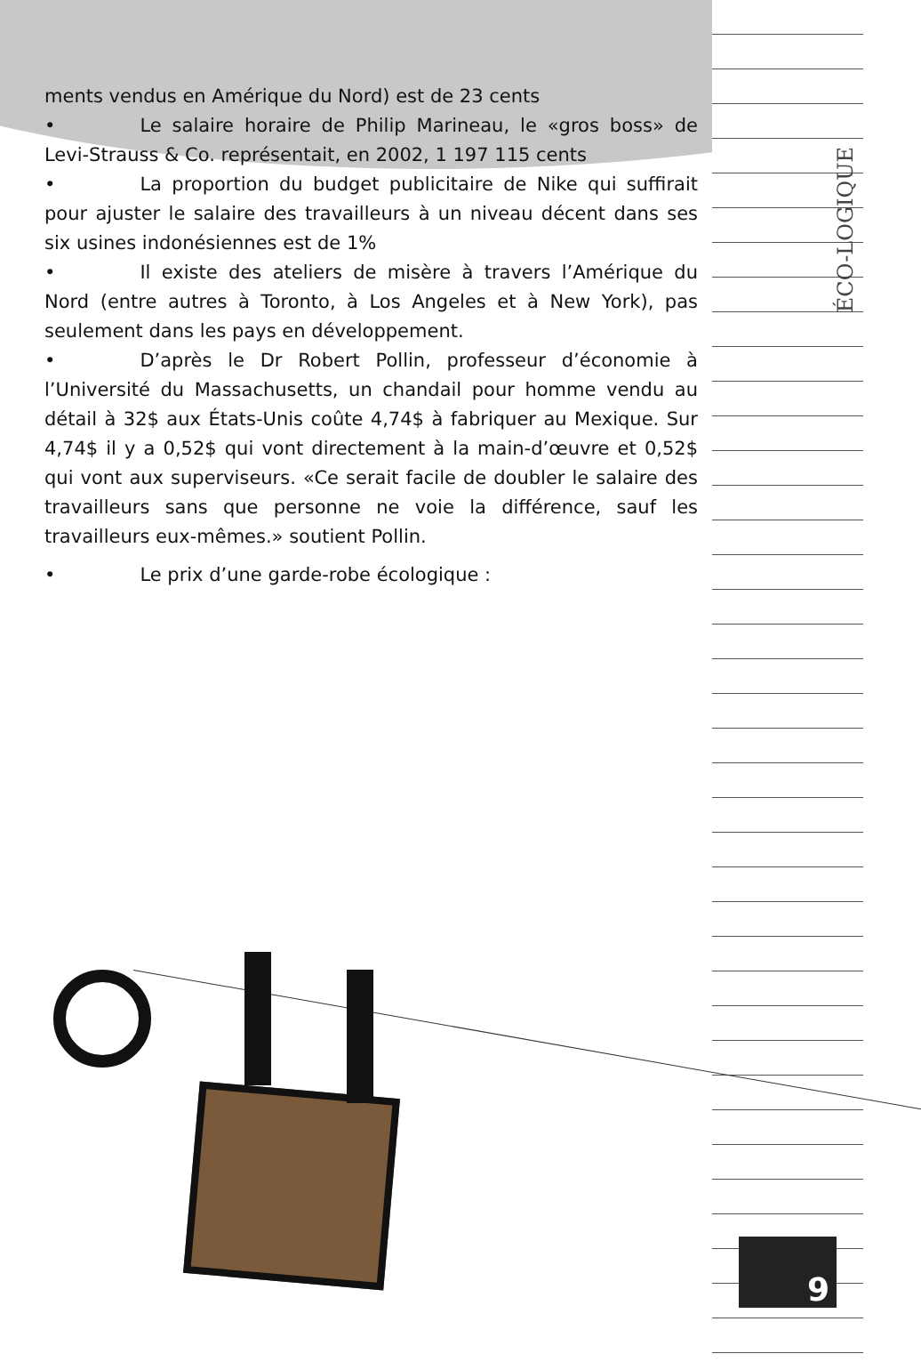ÉCO-LOGIQUE
ments vendus en Amérique du Nord) est de 23 cents
• Le salaire horaire de Philip Marineau, le «gros boss» de Levi-Strauss & Co. représentait, en 2002, 1 197 115 cents
• La proportion du budget publicitaire de Nike qui suffirait pour ajuster le salaire des travailleurs à un niveau décent dans ses six usines indonésiennes est de 1%
• Il existe des ateliers de misère à travers l’Amérique du Nord (entre autres à Toronto, à Los Angeles et à New York), pas seulement dans les pays en développement.
• D’après le Dr Robert Pollin, professeur d’économie à l’Université du Massachusetts, un chandail pour homme vendu au détail à 32$ aux États-Unis coûte 4,74$ à fabriquer au Mexique. Sur 4,74$ il y a 0,52$ qui vont directement à la main-d’œuvre et 0,52$ qui vont aux superviseurs. «Ce serait facile de doubler le salaire des travailleurs sans que personne ne voie la différence, sauf les travailleurs eux-mêmes.» soutient Pollin.
• Le prix d’une garde-robe écologique :
9